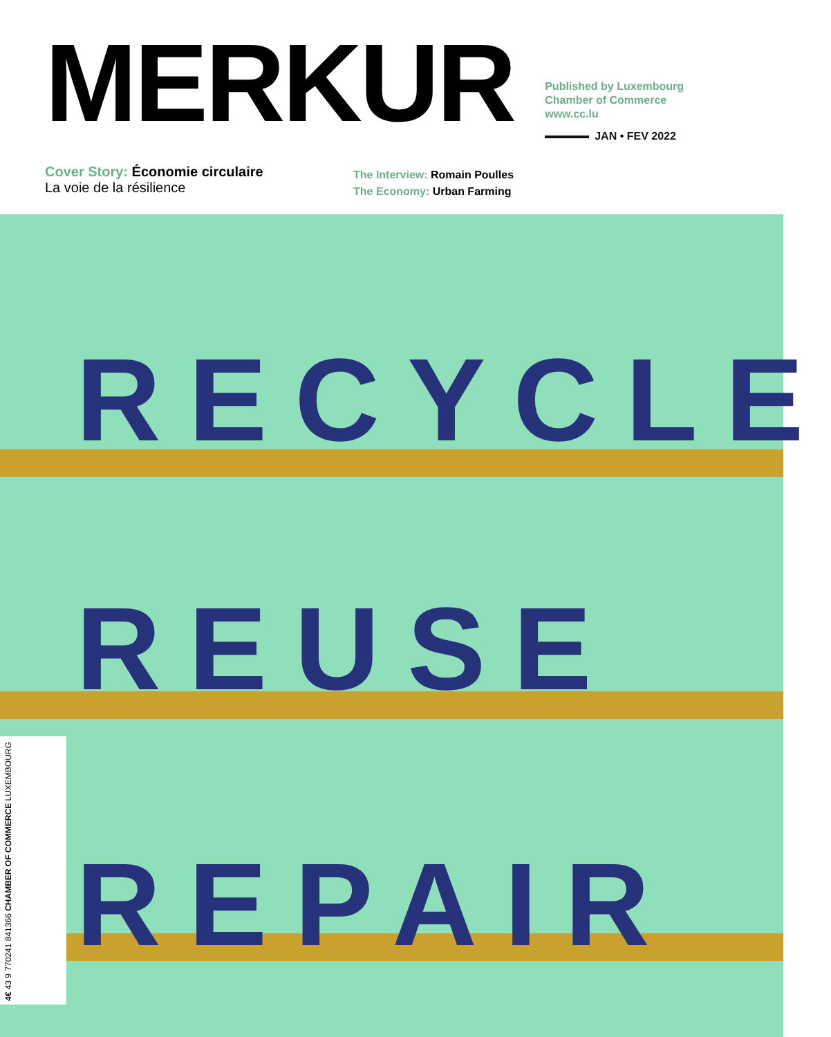MERKUR
Published by Luxembourg
Chamber of Commerce
www.cc.lu
JAN • FEV 2022
Cover Story: Économie circulaire
La voie de la résilience
The Interview: Romain Poulles
The Economy: Urban Farming
RECYCLE
REUSE
REPAIR
4€ 43 9 770241 841366 CHAMBER OF COMMERCE LUXEMBOURG